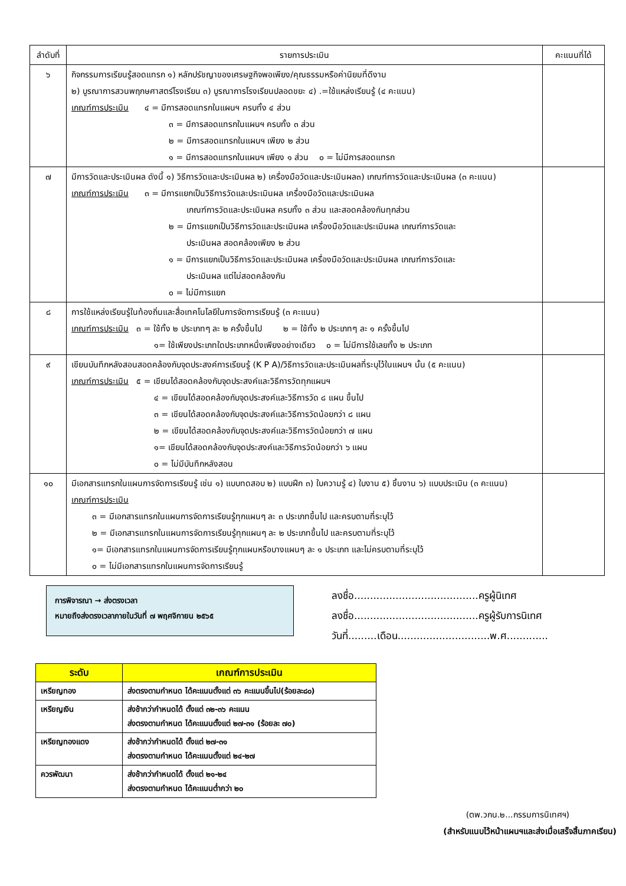| ลำดับที่ | รายการประเมิน | คะแนนที่ได้ |
| --- | --- | --- |
| ๖ | กิจกรรมการเรียนรู้สอดแทรก ๑) หลักปรัชญาของเศรษฐกิจพอเพียง/คุณธรรมหรือค่านิยมที่ดีงาม ๒) บูรณาการสวนพฤกษศาสตร์โรงเรียน ๓) บูรณาการโรงเรียนปลอดขยะ ๔) .=ใช้แหล่งเรียนรู้ (๔ คะแนน) เกณฑ์การประเมิน ๔ = มีการสอดแทรกในแผนฯ ครบทั้ง ๔ ส่วน ๓ = มีการสอดแทรกในแผนฯ ครบทั้ง ๓ ส่วน ๒ = มีการสอดแทรกในแผนฯ เพียง ๒ ส่วน ๑ = มีการสอดแทรกในแผนฯ เพียง ๑ ส่วน ๐ = ไม่มีการสอดแทรก | |
| ๗ | มีการวัดและประเมินผล ดังนี้ ๑) วิธีการวัดและประเมินผล ๒) เครื่องมือวัดและประเมินผล๓) เกณฑ์การวัดและประเมินผล (๓ คะแนน) เกณฑ์การประเมิน ๓ = มีการแยกเป็นวิธีการวัดและประเมินผล เครื่องมือวัดและประเมินผล เกณฑ์การวัดและประเมินผล ครบทั้ง ๓ ส่วน และสอดคล้องกันทุกส่วน ๒ = มีการแยกเป็นวิธีการวัดและประเมินผล เครื่องมือวัดและประเมินผล เกณฑ์การวัดและ ประเมินผล สอดคล้องเพียง ๒ ส่วน ๑ = มีการแยกเป็นวิธีการวัดและประเมินผล เครื่องมือวัดและประเมินผล เกณฑ์การวัดและ ประเมินผล แต่ไม่สอดคล้องกัน ๐ = ไม่มีการแยก | |
| ๘ | การใช้แหล่งเรียนรู้ในท้องถิ่นและสื่อเทคโนโลยีในการจัดการเรียนรู้ (๓ คะแนน) เกณฑ์การประเมิน ๓ = ใช้ทั้ง ๒ ประเภทๆ ละ ๒ ครั้งขึ้นไป ๒ = ใช้ทั้ง ๒ ประเภทๆ ละ ๑ ครั้งขึ้นไป ๑= ใช้เพียงประเภทใดประเภทหนึ่งเพียงอย่างเดียว ๐ = ไม่มีการใช้เลยทั้ง ๒ ประเภท | |
| ๙ | เขียนบันทึกหลังสอนสอดคล้องกับจุดประสงค์การเรียนรู้ (K P A)/วิธีการวัดและประเมินผลที่ระบุไว้ในแผนฯ นั้น (๕ คะแนน) เกณฑ์การประเมิน ๕ = เขียนได้สอดคล้องกับจุดประสงค์และวิธีการวัดทุกแผนฯ ๔ = เขียนได้สอดคล้องกับจุดประสงค์และวิธีการวัด ๘ แผน ขึ้นไป ๓ = เขียนได้สอดคล้องกับจุดประสงค์และวิธีการวัดน้อยกว่า ๘ แผน ๒ = เขียนได้สอดคล้องกับจุดประสงค์และวิธีการวัดน้อยกว่า ๗ แผน ๑= เขียนได้สอดคล้องกับจุดประสงค์และวิธีการวัดน้อยกว่า ๖ แผน ๐ = ไม่มีบันทึกหลังสอน | |
| ๑๐ | มีเอกสารแทรกในแผนการจัดการเรียนรู้ เช่น ๑) แบบทดสอบ ๒) แบบฝึก ๓) ใบความรู้ ๔) ใบงาน ๕) ชิ้นงาน ๖) แบบประเมิน (๓ คะแนน) เกณฑ์การประเมิน ๓ = มีเอกสารแทรกในแผนการจัดการเรียนรู้ทุกแผนๆ ละ ๓ ประเภทขึ้นไป และครบตามที่ระบุไว้ ๒ = มีเอกสารแทรกในแผนการจัดการเรียนรู้ทุกแผนๆ ละ ๒ ประเภทขึ้นไป และครบตามที่ระบุไว้ ๑= มีเอกสารแทรกในแผนการจัดการเรียนรู้ทุกแผนหรือบางแผนๆ ละ ๑ ประเภท และไม่ครบตามที่ระบุไว้ ๐ = ไม่มีเอกสารแทรกในแผนการจัดการเรียนรู้ | |
การพิจารณา → ส่งตรงเวลา
หมายถึงส่งตรงเวลาภายในวันที่ ๗ พฤศจิกายน ๒๕๖๕
ลงชื่อ.......................................ครูผู้นิเทศ
ลงชื่อ.......................................ครูผู้รับการนิเทศ
วันที่.........เดือน.............................พ.ศ.............
| ระดับ | เกณฑ์การประเมิน |
| --- | --- |
| เหรียญทอง | ส่งตรงตามกำหนด ได้คะแนนตั้งแต่ ๓๖ คะแนนขึ้นไป(ร้อยละ๘๐) |
| เหรียญเงิน | ส่งช้ากว่ากำหนดได้ ตั้งแต่ ๓๒-๓๖ คะแนน ส่งตรงตามกำหนด ได้คะแนนตั้งแต่ ๒๗-๓๑ (ร้อยละ ๗๐) |
| เหรียญทองแดง | ส่งช้ากว่ากำหนดได้ ตั้งแต่ ๒๗-๓๑ ส่งตรงตามกำหนด ได้คะแนนตั้งแต่ ๒๔-๒๗ |
| ควรพัฒนา | ส่งช้ากว่ากำหนดได้ ตั้งแต่ ๒๑-๒๔ ส่งตรงตามกำหนด ได้คะแนนต่ำกว่า ๒๐ |
(ตพ.วกน.๒...กรรมการนิเทศฯ)
(สำหรับแนบไว้หน้าแผนฯและส่งเมื่อเสร็จสิ้นภาคเรียน)